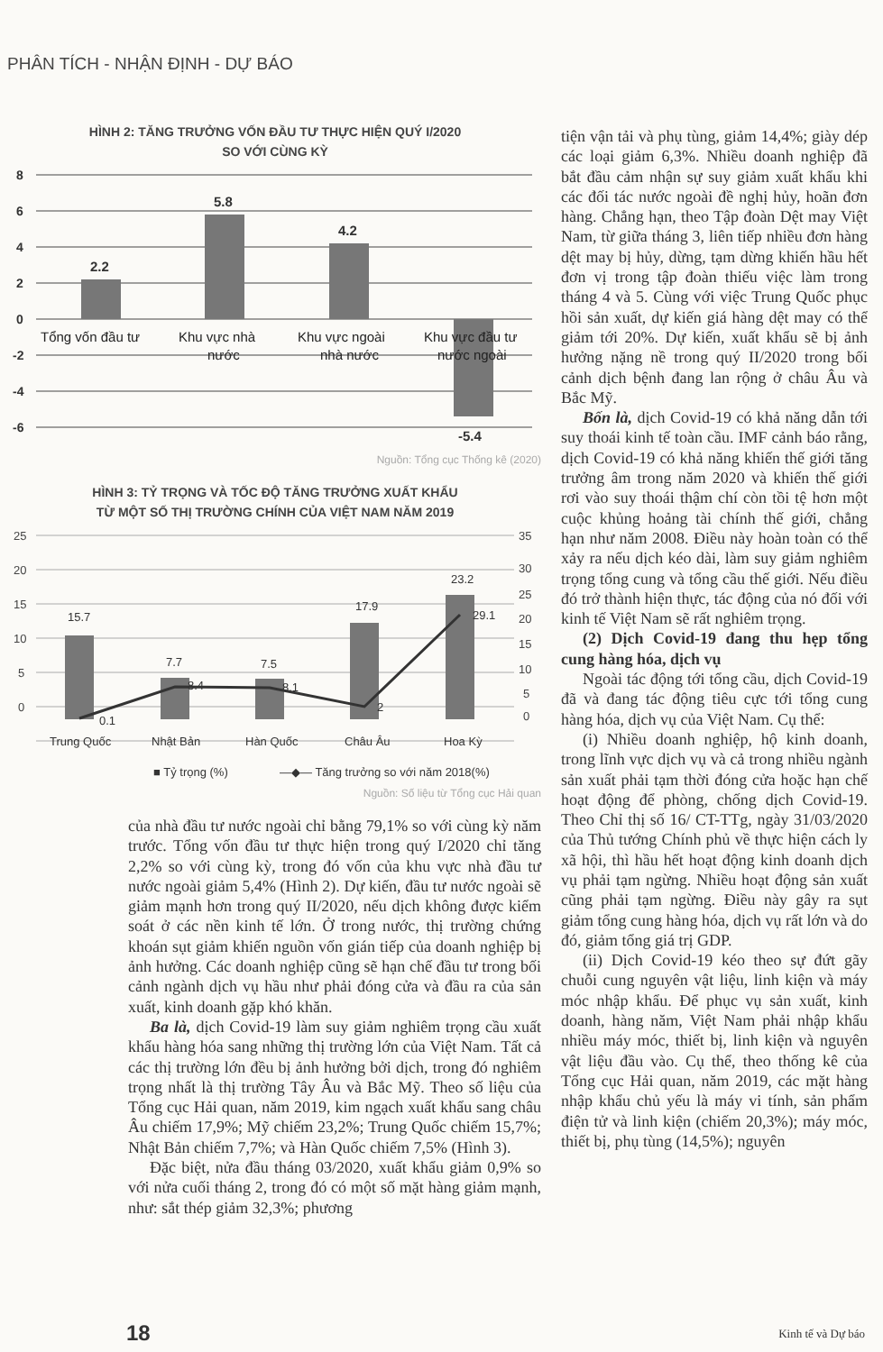PHÂN TÍCH - NHẬN ĐỊNH - DỰ BÁO
HÌNH 2: TĂNG TRƯỞNG VỐN ĐẦU TƯ THỰC HIỆN QUÝ I/2020
SO VỚI CÙNG KỲ
8
6
4
2
0
-2
-4
-6
2.2
5.8
4.2
-5.4
Tổng vốn đầu tư
Khu vực nhà
nước
Khu vực ngoài
nhà nước
Khu vực đầu tư
nước ngoài
Nguồn: Tổng cục Thống kê (2020)
HÌNH 3: TỶ TRỌNG VÀ TỐC ĐỘ TĂNG TRƯỞNG XUẤT KHẨU
TỪ MỘT SỐ THỊ TRƯỜNG CHÍNH CỦA VIỆT NAM NĂM 2019
25
20
15
10
5
0
35
30
25
20
15
10
5
0
15.7
7.7
7.5
17.9
23.2
0.1
8.4
8.1
2
29.1
Trung Quốc
Nhật Bản
Hàn Quốc
Châu Âu
Hoa Kỳ
■ Tỷ trọng (%)
—◆— Tăng trưởng so với năm 2018(%)
Nguồn: Số liệu từ Tổng cục Hải quan
của nhà đầu tư nước ngoài chỉ bằng 79,1% so với cùng kỳ năm trước. Tổng vốn đầu tư thực hiện trong quý I/2020 chỉ tăng 2,2% so với cùng kỳ, trong đó vốn của khu vực nhà đầu tư nước ngoài giảm 5,4% (Hình 2). Dự kiến, đầu tư nước ngoài sẽ giảm mạnh hơn trong quý II/2020, nếu dịch không được kiểm soát ở các nền kinh tế lớn. Ở trong nước, thị trường chứng khoán sụt giảm khiến nguồn vốn gián tiếp của doanh nghiệp bị ảnh hưởng. Các doanh nghiệp cũng sẽ hạn chế đầu tư trong bối cảnh ngành dịch vụ hầu như phải đóng cửa và đầu ra của sản xuất, kinh doanh gặp khó khăn.
Ba là, dịch Covid-19 làm suy giảm nghiêm trọng cầu xuất khẩu hàng hóa sang những thị trường lớn của Việt Nam. Tất cả các thị trường lớn đều bị ảnh hưởng bởi dịch, trong đó nghiêm trọng nhất là thị trường Tây Âu và Bắc Mỹ. Theo số liệu của Tổng cục Hải quan, năm 2019, kim ngạch xuất khẩu sang châu Âu chiếm 17,9%; Mỹ chiếm 23,2%; Trung Quốc chiếm 15,7%; Nhật Bản chiếm 7,7%; và Hàn Quốc chiếm 7,5% (Hình 3).
Đặc biệt, nửa đầu tháng 03/2020, xuất khẩu giảm 0,9% so với nửa cuối tháng 2, trong đó có một số mặt hàng giảm mạnh, như: sắt thép giảm 32,3%; phương
tiện vận tải và phụ tùng, giảm 14,4%; giày dép các loại giảm 6,3%. Nhiều doanh nghiệp đã bắt đầu cảm nhận sự suy giảm xuất khẩu khi các đối tác nước ngoài đề nghị hủy, hoãn đơn hàng. Chẳng hạn, theo Tập đoàn Dệt may Việt Nam, từ giữa tháng 3, liên tiếp nhiều đơn hàng dệt may bị hủy, dừng, tạm dừng khiến hầu hết đơn vị trong tập đoàn thiếu việc làm trong tháng 4 và 5. Cùng với việc Trung Quốc phục hồi sản xuất, dự kiến giá hàng dệt may có thể giảm tới 20%. Dự kiến, xuất khẩu sẽ bị ảnh hưởng nặng nề trong quý II/2020 trong bối cảnh dịch bệnh đang lan rộng ở châu Âu và Bắc Mỹ.
Bốn là, dịch Covid-19 có khả năng dẫn tới suy thoái kinh tế toàn cầu. IMF cảnh báo rằng, dịch Covid-19 có khả năng khiến thế giới tăng trưởng âm trong năm 2020 và khiến thế giới rơi vào suy thoái thậm chí còn tồi tệ hơn một cuộc khủng hoảng tài chính thế giới, chẳng hạn như năm 2008. Điều này hoàn toàn có thể xảy ra nếu dịch kéo dài, làm suy giảm nghiêm trọng tổng cung và tổng cầu thế giới. Nếu điều đó trở thành hiện thực, tác động của nó đối với kinh tế Việt Nam sẽ rất nghiêm trọng.
(2) Dịch Covid-19 đang thu hẹp tổng cung hàng hóa, dịch vụ
Ngoài tác động tới tổng cầu, dịch Covid-19 đã và đang tác động tiêu cực tới tổng cung hàng hóa, dịch vụ của Việt Nam. Cụ thể:
(i) Nhiều doanh nghiệp, hộ kinh doanh, trong lĩnh vực dịch vụ và cả trong nhiều ngành sản xuất phải tạm thời đóng cửa hoặc hạn chế hoạt động để phòng, chống dịch Covid-19. Theo Chỉ thị số 16/ CT-TTg, ngày 31/03/2020 của Thủ tướng Chính phủ về thực hiện cách ly xã hội, thì hầu hết hoạt động kinh doanh dịch vụ phải tạm ngừng. Nhiều hoạt động sản xuất cũng phải tạm ngừng. Điều này gây ra sụt giảm tổng cung hàng hóa, dịch vụ rất lớn và do đó, giảm tổng giá trị GDP.
(ii) Dịch Covid-19 kéo theo sự đứt gãy chuỗi cung nguyên vật liệu, linh kiện và máy móc nhập khẩu. Để phục vụ sản xuất, kinh doanh, hàng năm, Việt Nam phải nhập khẩu nhiều máy móc, thiết bị, linh kiện và nguyên vật liệu đầu vào. Cụ thể, theo thống kê của Tổng cục Hải quan, năm 2019, các mặt hàng nhập khẩu chủ yếu là máy vi tính, sản phẩm điện tử và linh kiện (chiếm 20,3%); máy móc, thiết bị, phụ tùng (14,5%); nguyên
18 Kinh tế và Dự báo